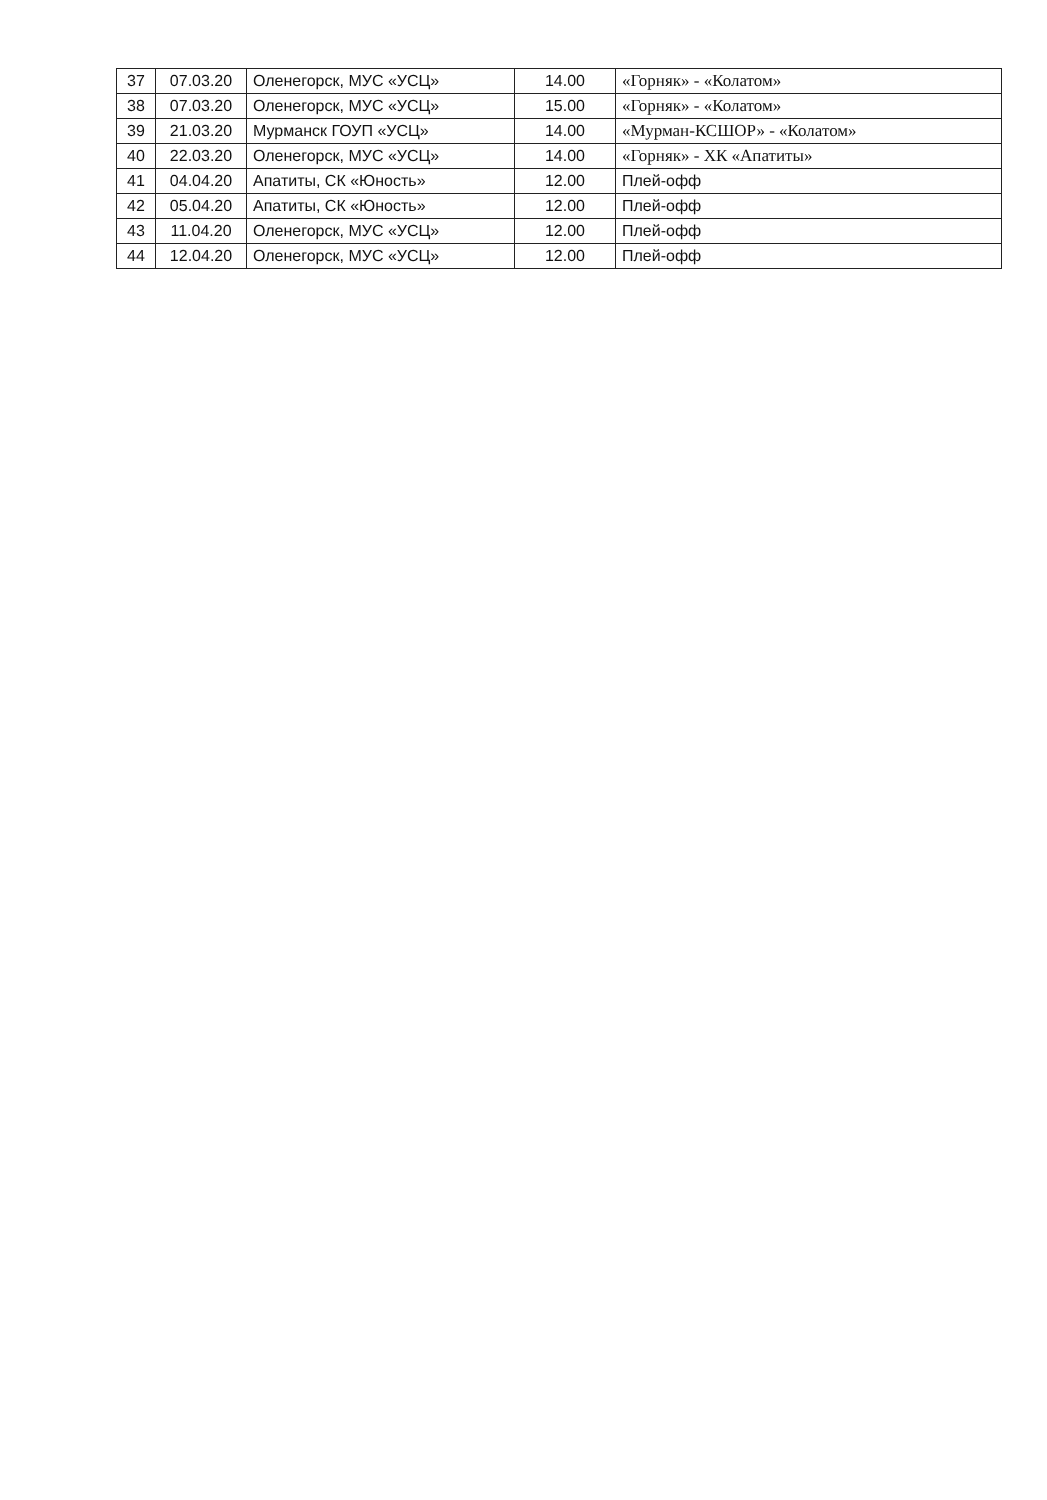| 37 | 07.03.20 | Оленегорск, МУС «УСЦ» | 14.00 | «Горняк» - «Колатом» |
| 38 | 07.03.20 | Оленегорск, МУС «УСЦ» | 15.00 | «Горняк» - «Колатом» |
| 39 | 21.03.20 | Мурманск ГОУП «УСЦ» | 14.00 | «Мурман-КСШОР» - «Колатом» |
| 40 | 22.03.20 | Оленегорск, МУС «УСЦ» | 14.00 | «Горняк» - ХК «Апатиты» |
| 41 | 04.04.20 | Апатиты, СК «Юность» | 12.00 | Плей-офф |
| 42 | 05.04.20 | Апатиты, СК «Юность» | 12.00 | Плей-офф |
| 43 | 11.04.20 | Оленегорск, МУС «УСЦ» | 12.00 | Плей-офф |
| 44 | 12.04.20 | Оленегорск, МУС «УСЦ» | 12.00 | Плей-офф |